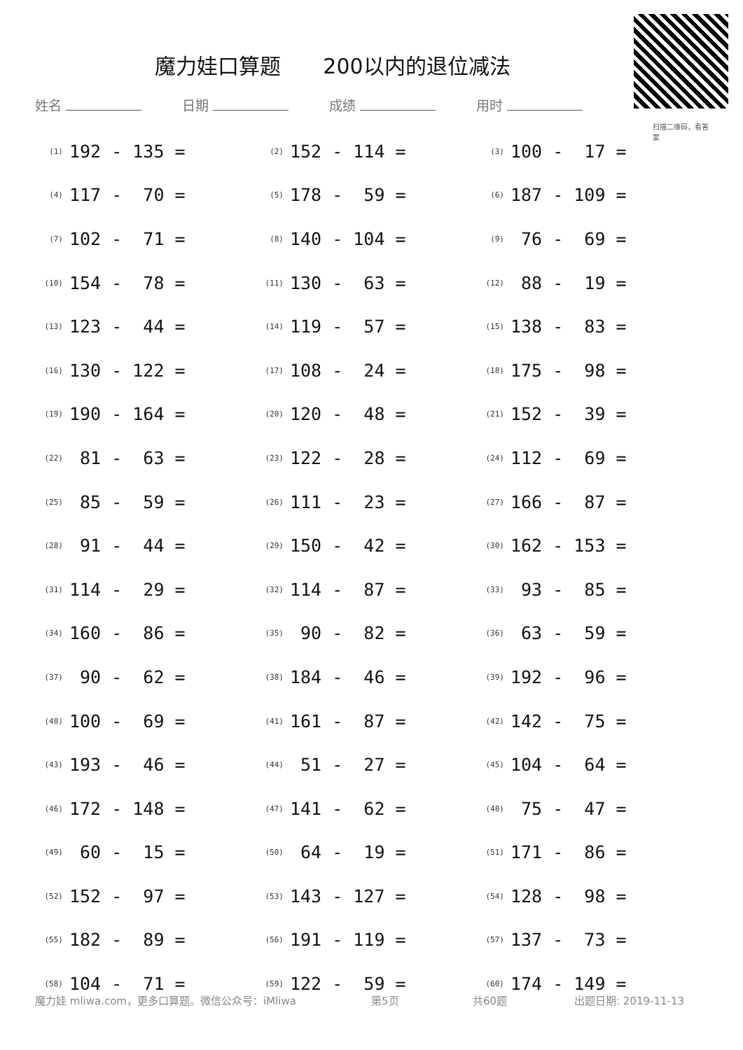魔力娃口算题　　200以内的退位减法
扫描二维码，看答案
姓名 日期 成绩 用时
| (1) | 192 - 135 = | (2) | 152 - 114 = | (3) | 100 - 17 = |
| (4) | 117 - 70 = | (5) | 178 - 59 = | (6) | 187 - 109 = |
| (7) | 102 - 71 = | (8) | 140 - 104 = | (9) | 76 - 69 = |
| (10) | 154 - 78 = | (11) | 130 - 63 = | (12) | 88 - 19 = |
| (13) | 123 - 44 = | (14) | 119 - 57 = | (15) | 138 - 83 = |
| (16) | 130 - 122 = | (17) | 108 - 24 = | (18) | 175 - 98 = |
| (19) | 190 - 164 = | (20) | 120 - 48 = | (21) | 152 - 39 = |
| (22) | 81 - 63 = | (23) | 122 - 28 = | (24) | 112 - 69 = |
| (25) | 85 - 59 = | (26) | 111 - 23 = | (27) | 166 - 87 = |
| (28) | 91 - 44 = | (29) | 150 - 42 = | (30) | 162 - 153 = |
| (31) | 114 - 29 = | (32) | 114 - 87 = | (33) | 93 - 85 = |
| (34) | 160 - 86 = | (35) | 90 - 82 = | (36) | 63 - 59 = |
| (37) | 90 - 62 = | (38) | 184 - 46 = | (39) | 192 - 96 = |
| (40) | 100 - 69 = | (41) | 161 - 87 = | (42) | 142 - 75 = |
| (43) | 193 - 46 = | (44) | 51 - 27 = | (45) | 104 - 64 = |
| (46) | 172 - 148 = | (47) | 141 - 62 = | (48) | 75 - 47 = |
| (49) | 60 - 15 = | (50) | 64 - 19 = | (51) | 171 - 86 = |
| (52) | 152 - 97 = | (53) | 143 - 127 = | (54) | 128 - 98 = |
| (55) | 182 - 89 = | (56) | 191 - 119 = | (57) | 137 - 73 = |
| (58) | 104 - 71 = | (59) | 122 - 59 = | (60) | 174 - 149 = |
魔力娃 mliwa.com，更多口算题。微信公众号：iMliwa 第5页 共60题 出题日期: 2019-11-13